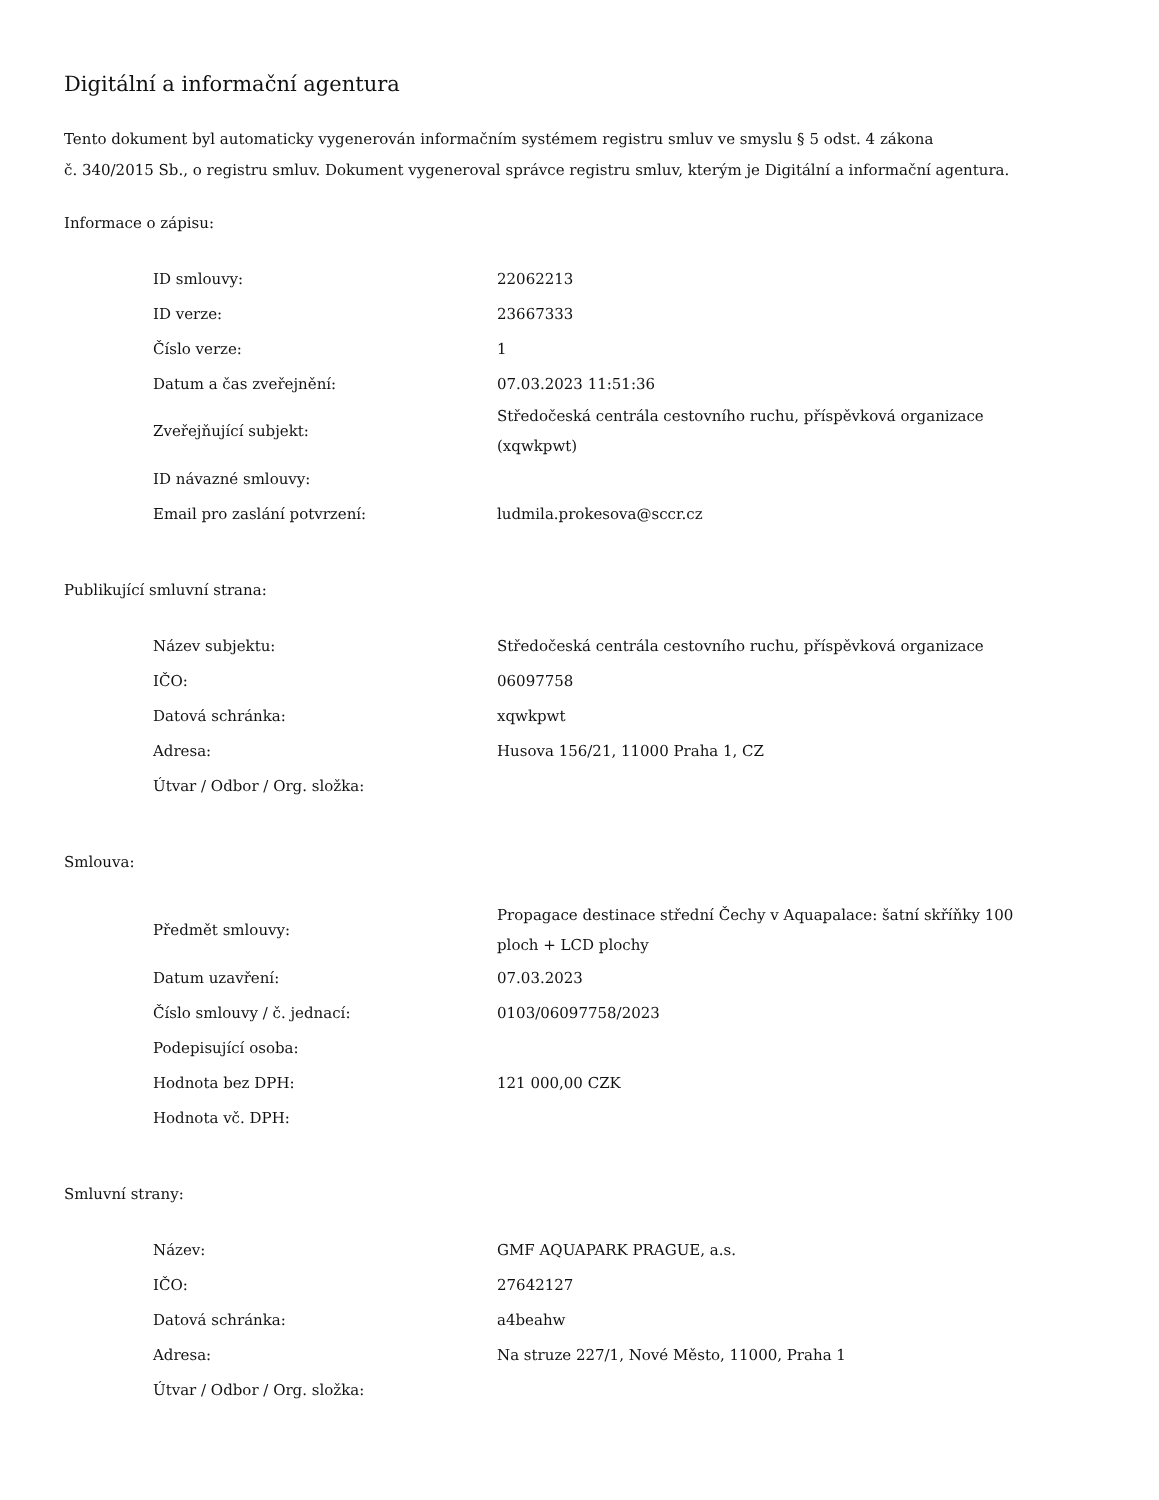Digitální a informační agentura
Tento dokument byl automaticky vygenerován informačním systémem registru smluv ve smyslu § 5 odst. 4 zákona
č. 340/2015 Sb., o registru smluv. Dokument vygeneroval správce registru smluv, kterým je Digitální a informační agentura.
Informace o zápisu:
| ID smlouvy: | 22062213 |
| ID verze: | 23667333 |
| Číslo verze: | 1 |
| Datum a čas zveřejnění: | 07.03.2023 11:51:36 |
| Zveřejňující subjekt: | Středočeská centrála cestovního ruchu, příspěvková organizace (xqwkpwt) |
| ID návazné smlouvy: | |
| Email pro zaslání potvrzení: | ludmila.prokesova@sccr.cz |
Publikující smluvní strana:
| Název subjektu: | Středočeská centrála cestovního ruchu, příspěvková organizace |
| IČO: | 06097758 |
| Datová schránka: | xqwkpwt |
| Adresa: | Husova 156/21, 11000 Praha 1, CZ |
| Útvar / Odbor / Org. složka: | |
Smlouva:
| Předmět smlouvy: | Propagace destinace střední Čechy v Aquapalace: šatní skříňky 100 ploch + LCD plochy |
| Datum uzavření: | 07.03.2023 |
| Číslo smlouvy / č. jednací: | 0103/06097758/2023 |
| Podepisující osoba: | |
| Hodnota bez DPH: | 121 000,00 CZK |
| Hodnota vč. DPH: | |
Smluvní strany:
| Název: | GMF AQUAPARK PRAGUE, a.s. |
| IČO: | 27642127 |
| Datová schránka: | a4beahw |
| Adresa: | Na struze 227/1, Nové Město, 11000, Praha 1 |
| Útvar / Odbor / Org. složka: | |